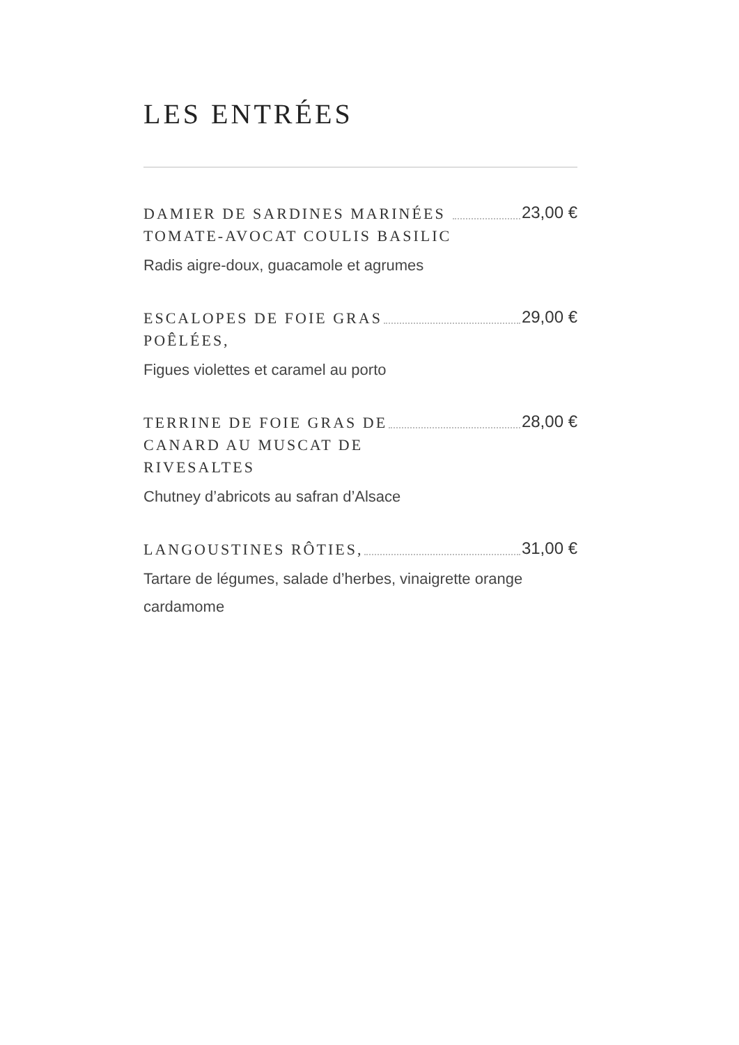LES ENTRÉES
DAMIER DE SARDINES MARINÉES
TOMATE-AVOCAT COULIS BASILIC
23,00 €
Radis aigre-doux, guacamole et agrumes
ESCALOPES DE FOIE GRAS
POÊLÉES,
29,00 €
Figues violettes et caramel au porto
TERRINE DE FOIE GRAS DE
CANARD AU MUSCAT DE
RIVESALTES
28,00 €
Chutney d’abricots au safran d’Alsace
LANGOUSTINES RÔTIES,
31,00 €
Tartare de légumes, salade d’herbes, vinaigrette orange cardamome